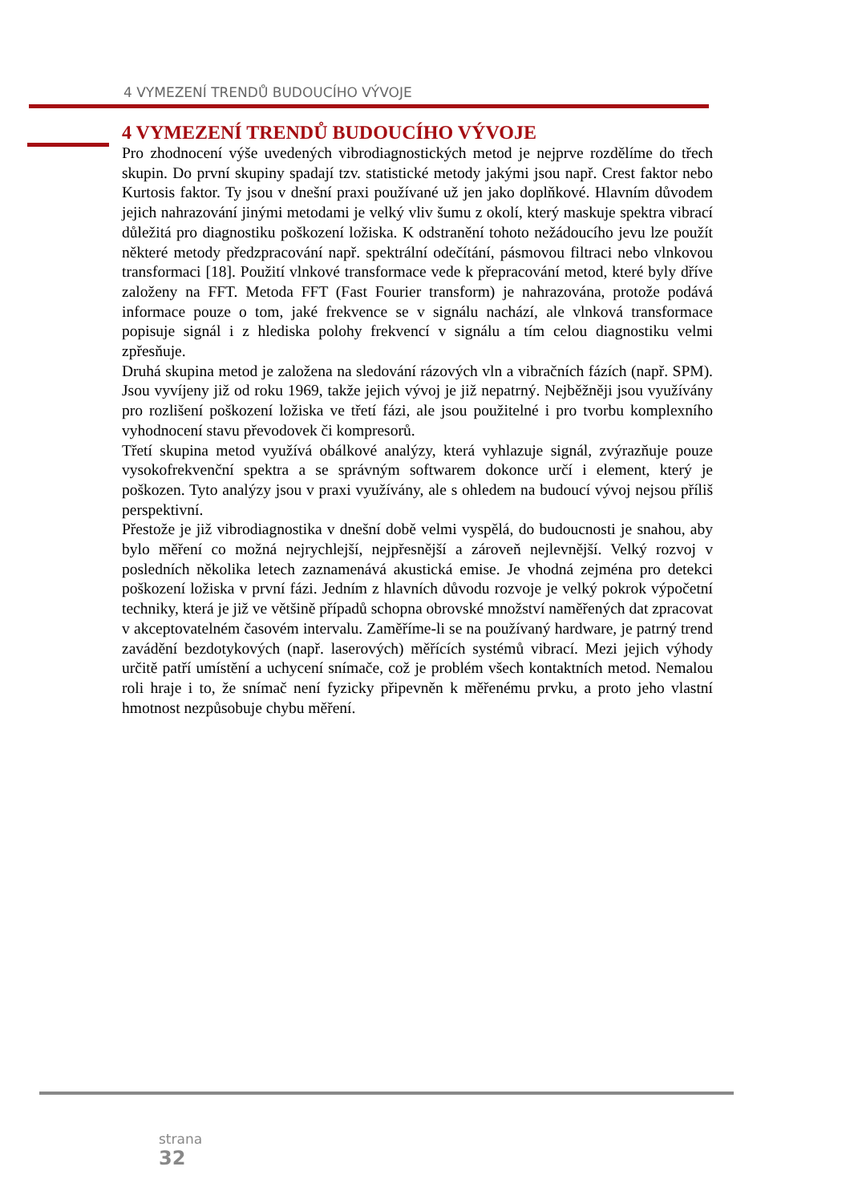4 VYMEZENÍ TRENDŮ BUDOUCÍHO VÝVOJE
4 VYMEZENÍ TRENDŮ BUDOUCÍHO VÝVOJE
Pro zhodnocení výše uvedených vibrodiagnostických metod je nejprve rozdělíme do třech skupin. Do první skupiny spadají tzv. statistické metody jakými jsou např. Crest faktor nebo Kurtosis faktor. Ty jsou v dnešní praxi používané už jen jako doplňkové. Hlavním důvodem jejich nahrazování jinými metodami je velký vliv šumu z okolí, který maskuje spektra vibrací důležitá pro diagnostiku poškození ložiska. K odstranění tohoto nežádoucího jevu lze použít některé metody předzpracování např. spektrální odečítání, pásmovou filtraci nebo vlnkovou transformaci [18]. Použití vlnkové transformace vede k přepracování metod, které byly dříve založeny na FFT. Metoda FFT (Fast Fourier transform) je nahrazována, protože podává informace pouze o tom, jaké frekvence se v signálu nachází, ale vlnková transformace popisuje signál i z hlediska polohy frekvencí v signálu a tím celou diagnostiku velmi zpřesňuje.
Druhá skupina metod je založena na sledování rázových vln a vibračních fázích (např. SPM). Jsou vyvíjeny již od roku 1969, takže jejich vývoj je již nepatrný. Nejběžněji jsou využívány pro rozlišení poškození ložiska ve třetí fázi, ale jsou použitelné i pro tvorbu komplexního vyhodnocení stavu převodovek či kompresorů.
Třetí skupina metod využívá obálkové analýzy, která vyhlazuje signál, zvýrazňuje pouze vysokofrekvenční spektra a se správným softwarem dokonce určí i element, který je poškozen. Tyto analýzy jsou v praxi využívány, ale s ohledem na budoucí vývoj nejsou příliš perspektivní.
Přestože je již vibrodiagnostika v dnešní době velmi vyspělá, do budoucnosti je snahou, aby bylo měření co možná nejrychlejší, nejpřesnější a zároveň nejlevnější. Velký rozvoj v posledních několika letech zaznamenává akustická emise. Je vhodná zejména pro detekci poškození ložiska v první fázi. Jedním z hlavních důvodu rozvoje je velký pokrok výpočetní techniky, která je již ve většině případů schopna obrovské množství naměřených dat zpracovat v akceptovatelném časovém intervalu. Zaměříme-li se na používaný hardware, je patrný trend zavádění bezdotykových (např. laserových) měřících systémů vibrací. Mezi jejich výhody určitě patří umístění a uchycení snímače, což je problém všech kontaktních metod. Nemalou roli hraje i to, že snímač není fyzicky připevněn k měřenému prvku, a proto jeho vlastní hmotnost nezpůsobuje chybu měření.
strana
32